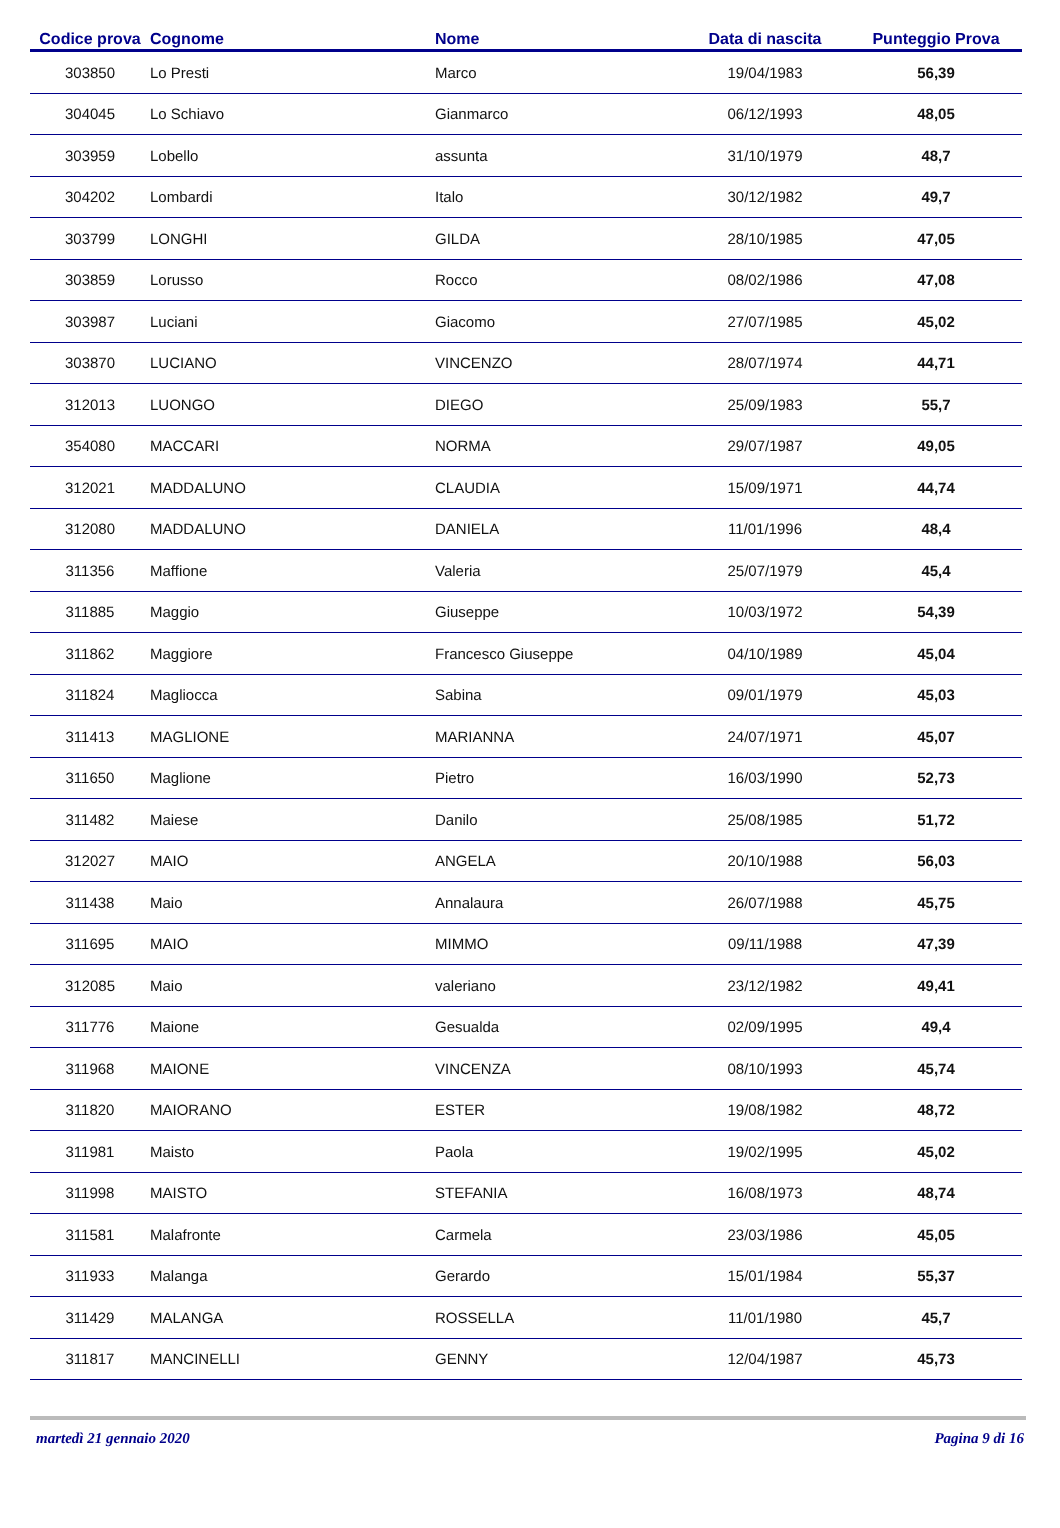| Codice prova | Cognome | Nome | Data di nascita | Punteggio Prova |
| --- | --- | --- | --- | --- |
| 303850 | Lo Presti | Marco | 19/04/1983 | 56,39 |
| 304045 | Lo Schiavo | Gianmarco | 06/12/1993 | 48,05 |
| 303959 | Lobello | assunta | 31/10/1979 | 48,7 |
| 304202 | Lombardi | Italo | 30/12/1982 | 49,7 |
| 303799 | LONGHI | GILDA | 28/10/1985 | 47,05 |
| 303859 | Lorusso | Rocco | 08/02/1986 | 47,08 |
| 303987 | Luciani | Giacomo | 27/07/1985 | 45,02 |
| 303870 | LUCIANO | VINCENZO | 28/07/1974 | 44,71 |
| 312013 | LUONGO | DIEGO | 25/09/1983 | 55,7 |
| 354080 | MACCARI | NORMA | 29/07/1987 | 49,05 |
| 312021 | MADDALUNO | CLAUDIA | 15/09/1971 | 44,74 |
| 312080 | MADDALUNO | DANIELA | 11/01/1996 | 48,4 |
| 311356 | Maffione | Valeria | 25/07/1979 | 45,4 |
| 311885 | Maggio | Giuseppe | 10/03/1972 | 54,39 |
| 311862 | Maggiore | Francesco Giuseppe | 04/10/1989 | 45,04 |
| 311824 | Magliocca | Sabina | 09/01/1979 | 45,03 |
| 311413 | MAGLIONE | MARIANNA | 24/07/1971 | 45,07 |
| 311650 | Maglione | Pietro | 16/03/1990 | 52,73 |
| 311482 | Maiese | Danilo | 25/08/1985 | 51,72 |
| 312027 | MAIO | ANGELA | 20/10/1988 | 56,03 |
| 311438 | Maio | Annalaura | 26/07/1988 | 45,75 |
| 311695 | MAIO | MIMMO | 09/11/1988 | 47,39 |
| 312085 | Maio | valeriano | 23/12/1982 | 49,41 |
| 311776 | Maione | Gesualda | 02/09/1995 | 49,4 |
| 311968 | MAIONE | VINCENZA | 08/10/1993 | 45,74 |
| 311820 | MAIORANO | ESTER | 19/08/1982 | 48,72 |
| 311981 | Maisto | Paola | 19/02/1995 | 45,02 |
| 311998 | MAISTO | STEFANIA | 16/08/1973 | 48,74 |
| 311581 | Malafronte | Carmela | 23/03/1986 | 45,05 |
| 311933 | Malanga | Gerardo | 15/01/1984 | 55,37 |
| 311429 | MALANGA | ROSSELLA | 11/01/1980 | 45,7 |
| 311817 | MANCINELLI | GENNY | 12/04/1987 | 45,73 |
martedì 21 gennaio 2020 Pagina 9 di 16